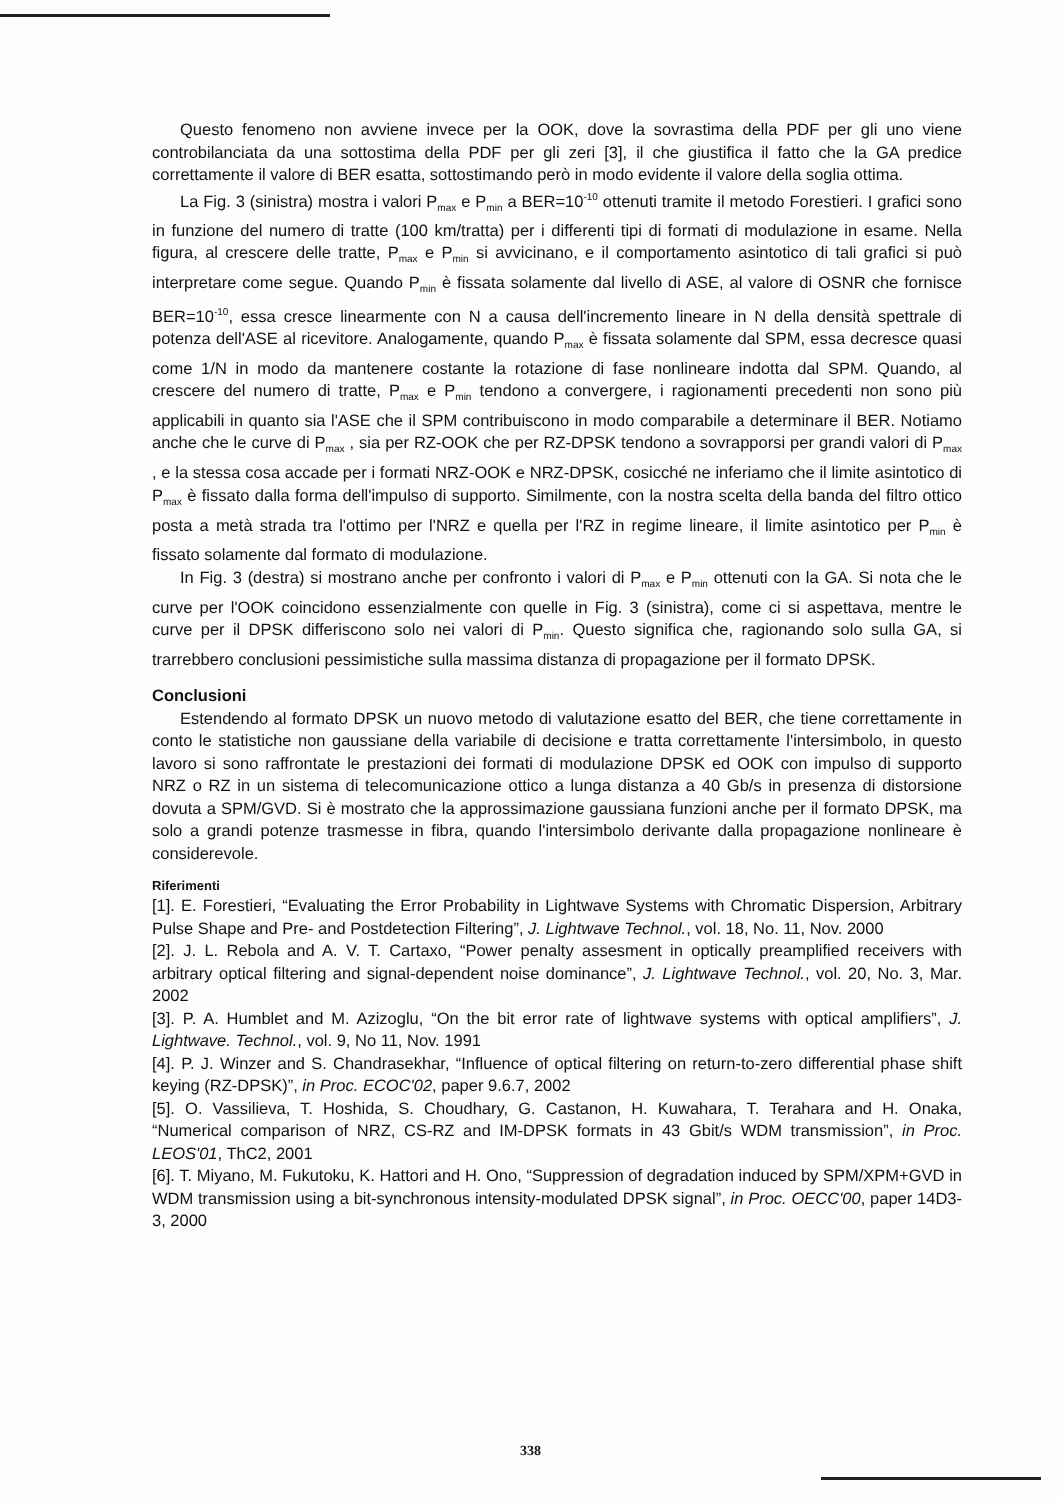Questo fenomeno non avviene invece per la OOK, dove la sovrastima della PDF per gli uno viene controbilanciata da una sottostima della PDF per gli zeri [3], il che giustifica il fatto che la GA predice correttamente il valore di BER esatta, sottostimando però in modo evidente il valore della soglia ottima.
La Fig. 3 (sinistra) mostra i valori P<sub>max</sub> e P<sub>min</sub> a BER=10<sup>-10</sup> ottenuti tramite il metodo Forestieri. I grafici sono in funzione del numero di tratte (100 km/tratta) per i differenti tipi di formati di modulazione in esame. Nella figura, al crescere delle tratte, P<sub>max</sub> e P<sub>min</sub> si avvicinano, e il comportamento asintotico di tali grafici si può interpretare come segue. Quando P<sub>min</sub> è fissata solamente dal livello di ASE, al valore di OSNR che fornisce BER=10<sup>-10</sup>, essa cresce linearmente con N a causa dell'incremento lineare in N della densità spettrale di potenza dell'ASE al ricevitore. Analogamente, quando P<sub>max</sub> è fissata solamente dal SPM, essa decresce quasi come 1/N in modo da mantenere costante la rotazione di fase nonlineare indotta dal SPM. Quando, al crescere del numero di tratte, P<sub>max</sub> e P<sub>min</sub> tendono a convergere, i ragionamenti precedenti non sono più applicabili in quanto sia l'ASE che il SPM contribuiscono in modo comparabile a determinare il BER. Notiamo anche che le curve di P<sub>max</sub> , sia per RZ-OOK che per RZ-DPSK tendono a sovrapporsi per grandi valori di P<sub>max</sub> , e la stessa cosa accade per i formati NRZ-OOK e NRZ-DPSK, cosicché ne inferiamo che il limite asintotico di P<sub>max</sub> è fissato dalla forma dell'impulso di supporto. Similmente, con la nostra scelta della banda del filtro ottico posta a metà strada tra l'ottimo per l'NRZ e quella per l'RZ in regime lineare, il limite asintotico per P<sub>min</sub> è fissato solamente dal formato di modulazione.
In Fig. 3 (destra) si mostrano anche per confronto i valori di P<sub>max</sub> e P<sub>min</sub> ottenuti con la GA. Si nota che le curve per l'OOK coincidono essenzialmente con quelle in Fig. 3 (sinistra), come ci si aspettava, mentre le curve per il DPSK differiscono solo nei valori di P<sub>min</sub>. Questo significa che, ragionando solo sulla GA, si trarrebbero conclusioni pessimistiche sulla massima distanza di propagazione per il formato DPSK.
Conclusioni
Estendendo al formato DPSK un nuovo metodo di valutazione esatto del BER, che tiene correttamente in conto le statistiche non gaussiane della variabile di decisione e tratta correttamente l'intersimbolo, in questo lavoro si sono raffrontate le prestazioni dei formati di modulazione DPSK ed OOK con impulso di supporto NRZ o RZ in un sistema di telecomunicazione ottico a lunga distanza a 40 Gb/s in presenza di distorsione dovuta a SPM/GVD. Si è mostrato che la approssimazione gaussiana funzioni anche per il formato DPSK, ma solo a grandi potenze trasmesse in fibra, quando l'intersimbolo derivante dalla propagazione nonlineare è considerevole.
Riferimenti
[1]. E. Forestieri, “Evaluating the Error Probability in Lightwave Systems with Chromatic Dispersion, Arbitrary Pulse Shape and Pre- and Postdetection Filtering”, J. Lightwave Technol., vol. 18, No. 11, Nov. 2000
[2]. J. L. Rebola and A. V. T. Cartaxo, “Power penalty assesment in optically preamplified receivers with arbitrary optical filtering and signal-dependent noise dominance”, J. Lightwave Technol., vol. 20, No. 3, Mar. 2002
[3]. P. A. Humblet and M. Azizoglu, “On the bit error rate of lightwave systems with optical amplifiers”, J. Lightwave. Technol., vol. 9, No 11, Nov. 1991
[4]. P. J. Winzer and S. Chandrasekhar, “Influence of optical filtering on return-to-zero differential phase shift keying (RZ-DPSK)”, in Proc. ECOC'02, paper 9.6.7, 2002
[5]. O. Vassilieva, T. Hoshida, S. Choudhary, G. Castanon, H. Kuwahara, T. Terahara and H. Onaka, “Numerical comparison of NRZ, CS-RZ and IM-DPSK formats in 43 Gbit/s WDM transmission”, in Proc. LEOS'01, ThC2, 2001
[6]. T. Miyano, M. Fukutoku, K. Hattori and H. Ono, “Suppression of degradation induced by SPM/XPM+GVD in WDM transmission using a bit-synchronous intensity-modulated DPSK signal”, in Proc. OECC'00, paper 14D3-3, 2000
338